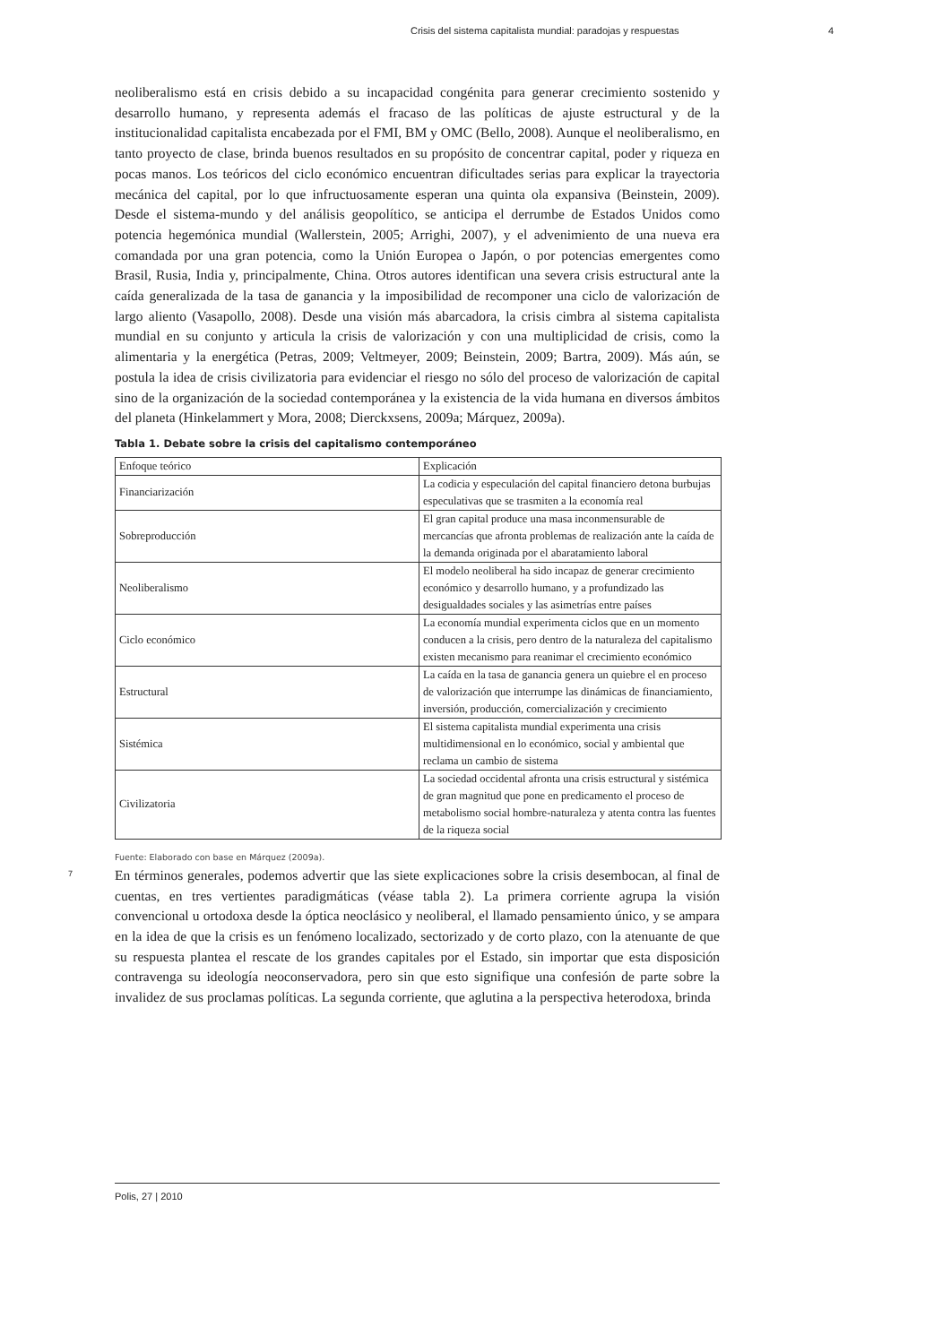Crisis del sistema capitalista mundial: paradojas y respuestas 4
neoliberalismo está en crisis debido a su incapacidad congénita para generar crecimiento sostenido y desarrollo humano, y representa además el fracaso de las políticas de ajuste estructural y de la institucionalidad capitalista encabezada por el FMI, BM y OMC (Bello, 2008). Aunque el neoliberalismo, en tanto proyecto de clase, brinda buenos resultados en su propósito de concentrar capital, poder y riqueza en pocas manos. Los teóricos del ciclo económico encuentran dificultades serias para explicar la trayectoria mecánica del capital, por lo que infructuosamente esperan una quinta ola expansiva (Beinstein, 2009). Desde el sistema-mundo y del análisis geopolítico, se anticipa el derrumbe de Estados Unidos como potencia hegemónica mundial (Wallerstein, 2005; Arrighi, 2007), y el advenimiento de una nueva era comandada por una gran potencia, como la Unión Europea o Japón, o por potencias emergentes como Brasil, Rusia, India y, principalmente, China. Otros autores identifican una severa crisis estructural ante la caída generalizada de la tasa de ganancia y la imposibilidad de recomponer una ciclo de valorización de largo aliento (Vasapollo, 2008). Desde una visión más abarcadora, la crisis cimbra al sistema capitalista mundial en su conjunto y articula la crisis de valorización y con una multiplicidad de crisis, como la alimentaria y la energética (Petras, 2009; Veltmeyer, 2009; Beinstein, 2009; Bartra, 2009). Más aún, se postula la idea de crisis civilizatoria para evidenciar el riesgo no sólo del proceso de valorización de capital sino de la organización de la sociedad contemporánea y la existencia de la vida humana en diversos ámbitos del planeta (Hinkelammert y Mora, 2008; Dierckxsens, 2009a; Márquez, 2009a).
Tabla 1. Debate sobre la crisis del capitalismo contemporáneo
| Enfoque teórico | Explicación |
| Financiarización | La codicia y especulación del capital financiero detona burbujas especulativas que se trasmiten a la economía real |
| Sobreproducción | El gran capital produce una masa inconmensurable de mercancías que afronta problemas de realización ante la caída de la demanda originada por el abaratamiento laboral |
| Neoliberalismo | El modelo neoliberal ha sido incapaz de generar crecimiento económico y desarrollo humano, y a profundizado las desigualdades sociales y las asimetrías entre países |
| Ciclo económico | La economía mundial experimenta ciclos que en un momento conducen a la crisis, pero dentro de la naturaleza del capitalismo existen mecanismo para reanimar el crecimiento económico |
| Estructural | La caída en la tasa de ganancia genera un quiebre el en proceso de valorización que interrumpe las dinámicas de financiamiento, inversión, producción, comercialización y crecimiento |
| Sistémica | El sistema capitalista mundial experimenta una crisis multidimensional en lo económico, social y ambiental que reclama un cambio de sistema |
| Civilizatoria | La sociedad occidental afronta una crisis estructural y sistémica de gran magnitud que pone en predicamento el proceso de metabolismo social hombre-naturaleza y atenta contra las fuentes de la riqueza social |
Fuente: Elaborado con base en Márquez (2009a).
7
En términos generales, podemos advertir que las siete explicaciones sobre la crisis desembocan, al final de cuentas, en tres vertientes paradigmáticas (véase tabla 2). La primera corriente agrupa la visión convencional u ortodoxa desde la óptica neoclásico y neoliberal, el llamado pensamiento único, y se ampara en la idea de que la crisis es un fenómeno localizado, sectorizado y de corto plazo, con la atenuante de que su respuesta plantea el rescate de los grandes capitales por el Estado, sin importar que esta disposición contravenga su ideología neoconservadora, pero sin que esto signifique una confesión de parte sobre la invalidez de sus proclamas políticas. La segunda corriente, que aglutina a la perspectiva heterodoxa, brinda
Polis, 27 | 2010